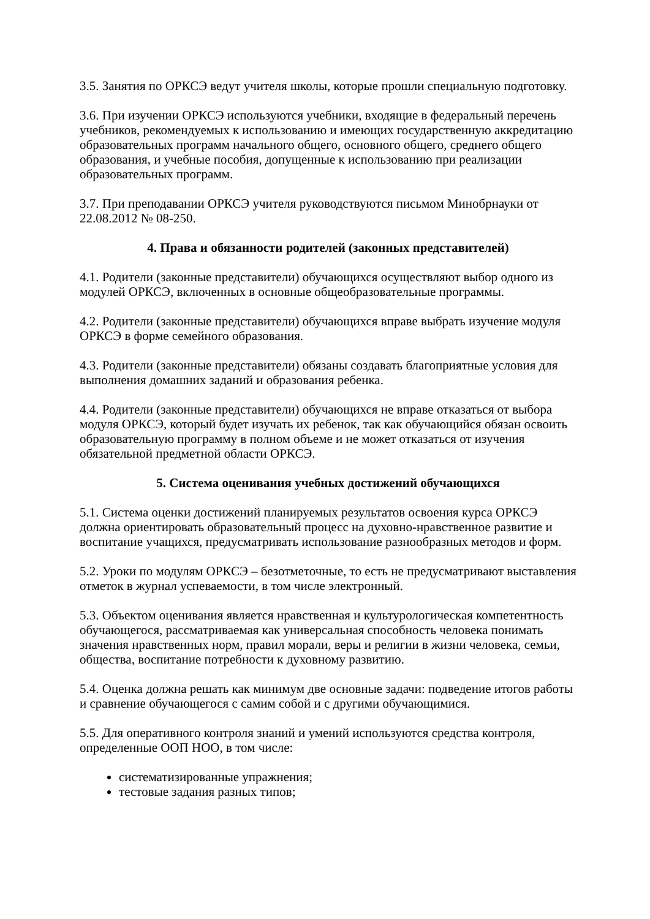3.5. Занятия по ОРКСЭ ведут учителя школы, которые прошли специальную подготовку.
3.6. При изучении ОРКСЭ используются учебники, входящие в федеральный перечень учебников, рекомендуемых к использованию и имеющих государственную аккредитацию образовательных программ начального общего, основного общего, среднего общего образования, и учебные пособия, допущенные к использованию при реализации образовательных программ.
3.7. При преподавании ОРКСЭ учителя руководствуются письмом Минобрнауки от 22.08.2012 № 08-250.
4. Права и обязанности родителей (законных представителей)
4.1. Родители (законные представители) обучающихся осуществляют выбор одного из модулей ОРКСЭ, включенных в основные общеобразовательные программы.
4.2. Родители (законные представители) обучающихся вправе выбрать изучение модуля ОРКСЭ в форме семейного образования.
4.3. Родители (законные представители) обязаны создавать благоприятные условия для выполнения домашних заданий и образования ребенка.
4.4. Родители (законные представители) обучающихся не вправе отказаться от выбора модуля ОРКСЭ, который будет изучать их ребенок, так как обучающийся обязан освоить образовательную программу в полном объеме и не может отказаться от изучения обязательной предметной области ОРКСЭ.
5. Система оценивания учебных достижений обучающихся
5.1. Система оценки достижений планируемых результатов освоения курса ОРКСЭ должна ориентировать образовательный процесс на духовно-нравственное развитие и воспитание учащихся, предусматривать использование разнообразных методов и форм.
5.2. Уроки по модулям ОРКСЭ – безотметочные, то есть не предусматривают выставления отметок в журнал успеваемости, в том числе электронный.
5.3. Объектом оценивания является нравственная и культурологическая компетентность обучающегося, рассматриваемая как универсальная способность человека понимать значения нравственных норм, правил морали, веры и религии в жизни человека, семьи, общества, воспитание потребности к духовному развитию.
5.4. Оценка должна решать как минимум две основные задачи: подведение итогов работы и сравнение обучающегося с самим собой и с другими обучающимися.
5.5. Для оперативного контроля знаний и умений используются средства контроля, определенные ООП НОО, в том числе:
систематизированные упражнения;
тестовые задания разных типов;